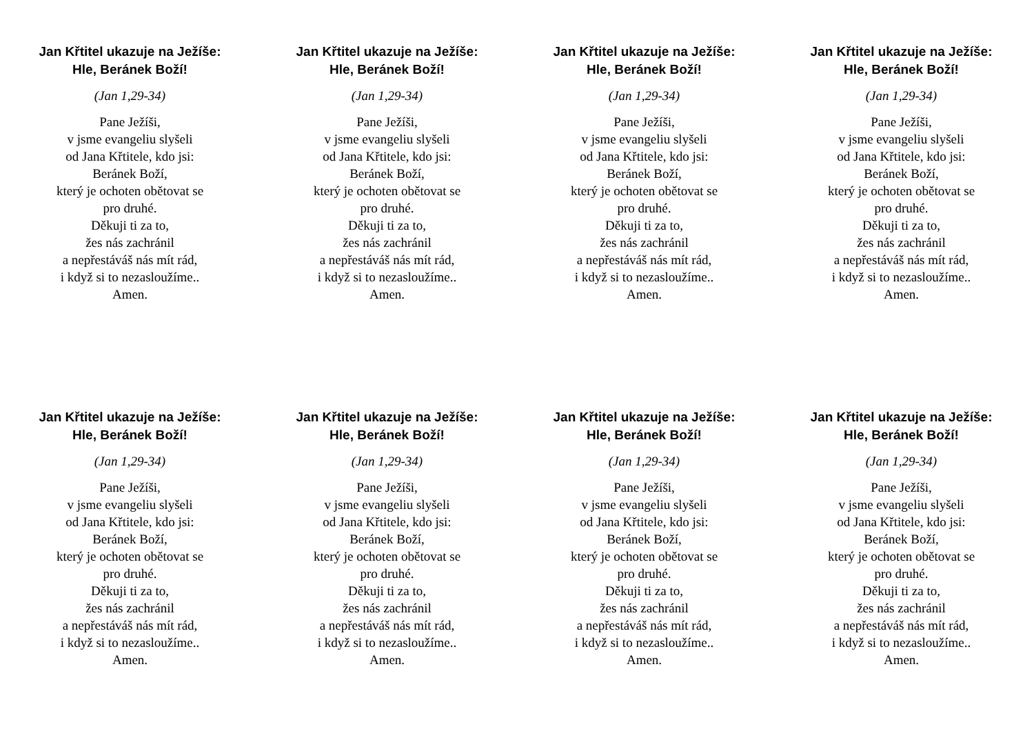Jan Křtitel ukazuje na Ježíše:
Hle, Beránek Boží!
(Jan 1,29-34)
Pane Ježíši,
v jsme evangeliu slyšeli
od Jana Křtitele, kdo jsi:
Beránek Boží,
který je ochoten obětovat se
pro druhé.
Děkuji ti za to,
žes nás zachránil
a nepřestáváš nás mít rád,
i když si to nezasloužíme..
Amen.
Jan Křtitel ukazuje na Ježíše:
Hle, Beránek Boží!
(Jan 1,29-34)
Pane Ježíši,
v jsme evangeliu slyšeli
od Jana Křtitele, kdo jsi:
Beránek Boží,
který je ochoten obětovat se
pro druhé.
Děkuji ti za to,
žes nás zachránil
a nepřestáváš nás mít rád,
i když si to nezasloužíme..
Amen.
Jan Křtitel ukazuje na Ježíše:
Hle, Beránek Boží!
(Jan 1,29-34)
Pane Ježíši,
v jsme evangeliu slyšeli
od Jana Křtitele, kdo jsi:
Beránek Boží,
který je ochoten obětovat se
pro druhé.
Děkuji ti za to,
žes nás zachránil
a nepřestáváš nás mít rád,
i když si to nezasloužíme..
Amen.
Jan Křtitel ukazuje na Ježíše:
Hle, Beránek Boží!
(Jan 1,29-34)
Pane Ježíši,
v jsme evangeliu slyšeli
od Jana Křtitele, kdo jsi:
Beránek Boží,
který je ochoten obětovat se
pro druhé.
Děkuji ti za to,
žes nás zachránil
a nepřestáváš nás mít rád,
i když si to nezasloužíme..
Amen.
Jan Křtitel ukazuje na Ježíše:
Hle, Beránek Boží!
(Jan 1,29-34)
Pane Ježíši,
v jsme evangeliu slyšeli
od Jana Křtitele, kdo jsi:
Beránek Boží,
který je ochoten obětovat se
pro druhé.
Děkuji ti za to,
žes nás zachránil
a nepřestáváš nás mít rád,
i když si to nezasloužíme..
Amen.
Jan Křtitel ukazuje na Ježíše:
Hle, Beránek Boží!
(Jan 1,29-34)
Pane Ježíši,
v jsme evangeliu slyšeli
od Jana Křtitele, kdo jsi:
Beránek Boží,
který je ochoten obětovat se
pro druhé.
Děkuji ti za to,
žes nás zachránil
a nepřestáváš nás mít rád,
i když si to nezasloužíme..
Amen.
Jan Křtitel ukazuje na Ježíše:
Hle, Beránek Boží!
(Jan 1,29-34)
Pane Ježíši,
v jsme evangeliu slyšeli
od Jana Křtitele, kdo jsi:
Beránek Boží,
který je ochoten obětovat se
pro druhé.
Děkuji ti za to,
žes nás zachránil
a nepřestáváš nás mít rád,
i když si to nezasloužíme..
Amen.
Jan Křtitel ukazuje na Ježíše:
Hle, Beránek Boží!
(Jan 1,29-34)
Pane Ježíši,
v jsme evangeliu slyšeli
od Jana Křtitele, kdo jsi:
Beránek Boží,
který je ochoten obětovat se
pro druhé.
Děkuji ti za to,
žes nás zachránil
a nepřestáváš nás mít rád,
i když si to nezasloužíme..
Amen.